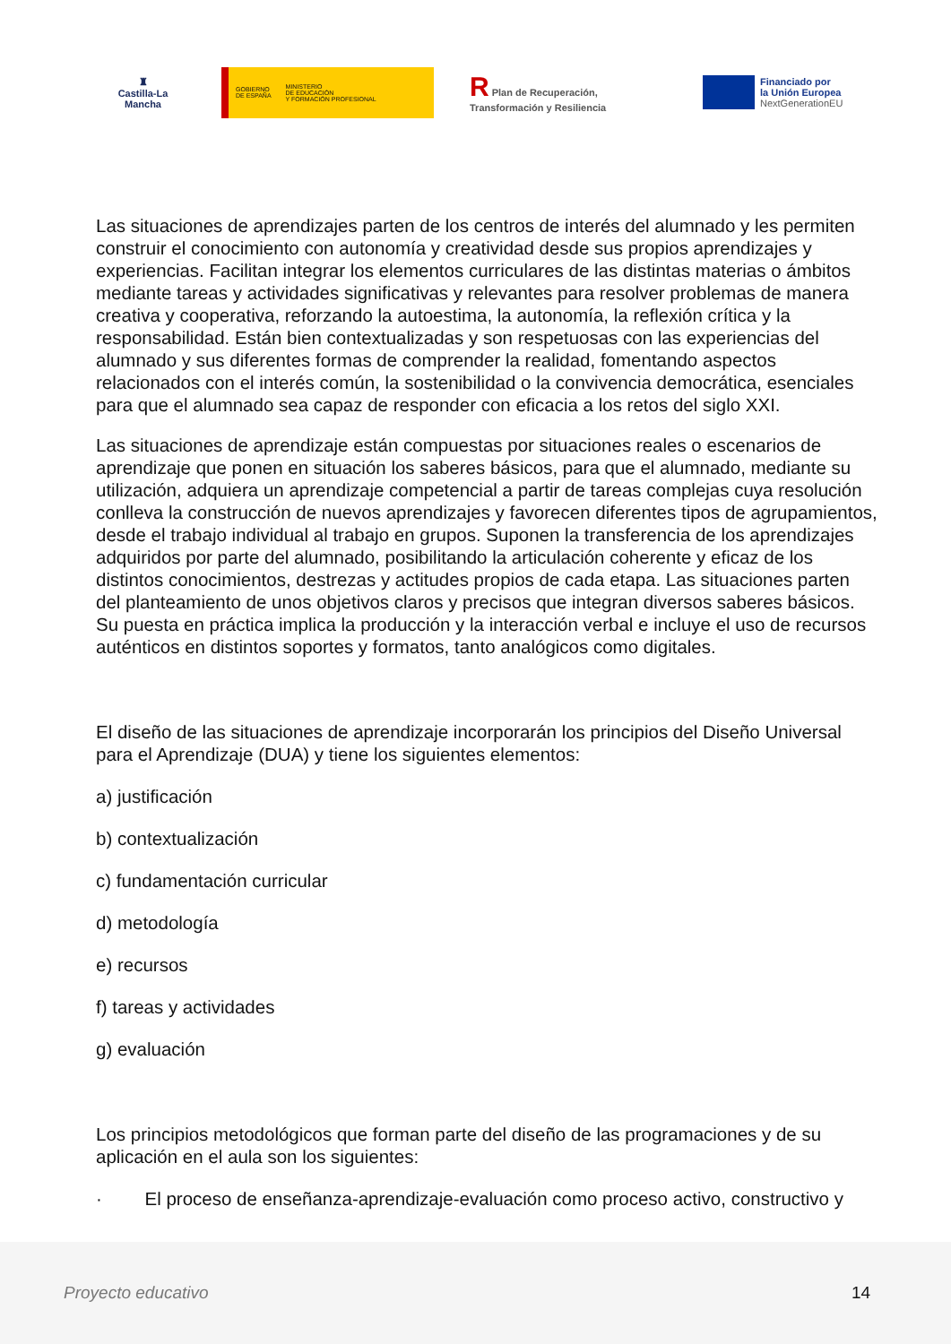♜
Castilla-La Mancha
GOBIERNO
DE ESPAÑA
MINISTERIO
DE EDUCACIÓN
Y FORMACIÓN PROFESIONAL
R Plan de Recuperación, Transformación y Resiliencia
Financiado por
la Unión Europea
NextGenerationEU
Las situaciones de aprendizajes parten de los centros de interés del alumnado y les permiten construir el conocimiento con autonomía y creatividad desde sus propios aprendizajes y experiencias. Facilitan integrar los elementos curriculares de las distintas materias o ámbitos mediante tareas y actividades significativas y relevantes para resolver problemas de manera creativa y cooperativa, reforzando la autoestima, la autonomía, la reflexión crítica y la responsabilidad. Están bien contextualizadas y son respetuosas con las experiencias del alumnado y sus diferentes formas de comprender la realidad, fomentando aspectos relacionados con el interés común, la sostenibilidad o la convivencia democrática, esenciales para que el alumnado sea capaz de responder con eficacia a los retos del siglo XXI.
Las situaciones de aprendizaje están compuestas por situaciones reales o escenarios de aprendizaje que ponen en situación los saberes básicos, para que el alumnado, mediante su utilización, adquiera un aprendizaje competencial a partir de tareas complejas cuya resolución conlleva la construcción de nuevos aprendizajes y favorecen diferentes tipos de agrupamientos, desde el trabajo individual al trabajo en grupos. Suponen la transferencia de los aprendizajes adquiridos por parte del alumnado, posibilitando la articulación coherente y eficaz de los distintos conocimientos, destrezas y actitudes propios de cada etapa. Las situaciones parten del planteamiento de unos objetivos claros y precisos que integran diversos saberes básicos. Su puesta en práctica implica la producción y la interacción verbal e incluye el uso de recursos auténticos en distintos soportes y formatos, tanto analógicos como digitales.
El diseño de las situaciones de aprendizaje incorporarán los principios del Diseño Universal para el Aprendizaje (DUA) y tiene los siguientes elementos:
a) justificación
b) contextualización
c) fundamentación curricular
d) metodología
e) recursos
f) tareas y actividades
g) evaluación
Los principios metodológicos que forman parte del diseño de las programaciones y de su aplicación en el aula son los siguientes:
· El proceso de enseñanza-aprendizaje-evaluación como proceso activo, constructivo y
Proyecto educativo 14